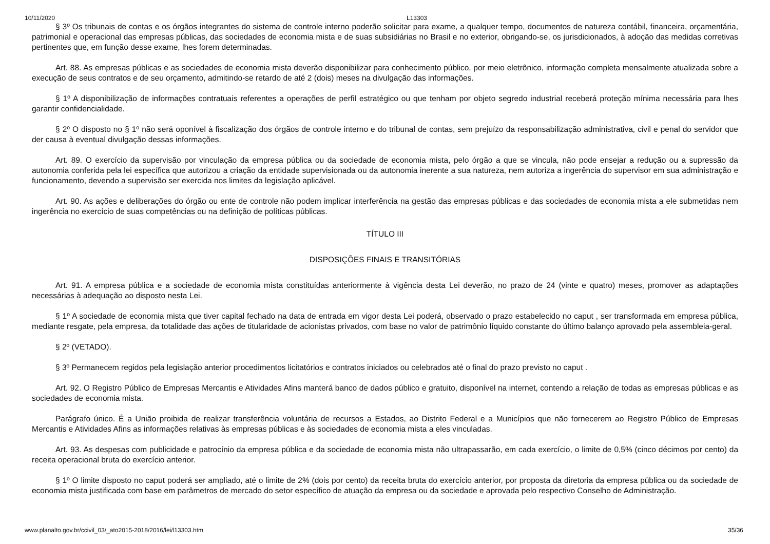10/11/2020 L13303
§ 3º Os tribunais de contas e os órgãos integrantes do sistema de controle interno poderão solicitar para exame, a qualquer tempo, documentos de natureza contábil, financeira, orçamentária, patrimonial e operacional das empresas públicas, das sociedades de economia mista e de suas subsidiárias no Brasil e no exterior, obrigando-se, os jurisdicionados, à adoção das medidas corretivas pertinentes que, em função desse exame, lhes forem determinadas.
Art. 88. As empresas públicas e as sociedades de economia mista deverão disponibilizar para conhecimento público, por meio eletrônico, informação completa mensalmente atualizada sobre a execução de seus contratos e de seu orçamento, admitindo-se retardo de até 2 (dois) meses na divulgação das informações.
§ 1º A disponibilização de informações contratuais referentes a operações de perfil estratégico ou que tenham por objeto segredo industrial receberá proteção mínima necessária para lhes garantir confidencialidade.
§ 2º O disposto no § 1º não será oponível à fiscalização dos órgãos de controle interno e do tribunal de contas, sem prejuízo da responsabilização administrativa, civil e penal do servidor que der causa à eventual divulgação dessas informações.
Art. 89. O exercício da supervisão por vinculação da empresa pública ou da sociedade de economia mista, pelo órgão a que se vincula, não pode ensejar a redução ou a supressão da autonomia conferida pela lei específica que autorizou a criação da entidade supervisionada ou da autonomia inerente a sua natureza, nem autoriza a ingerência do supervisor em sua administração e funcionamento, devendo a supervisão ser exercida nos limites da legislação aplicável.
Art. 90. As ações e deliberações do órgão ou ente de controle não podem implicar interferência na gestão das empresas públicas e das sociedades de economia mista a ele submetidas nem ingerência no exercício de suas competências ou na definição de políticas públicas.
TÍTULO III
DISPOSIÇÕES FINAIS E TRANSITÓRIAS
Art. 91. A empresa pública e a sociedade de economia mista constituídas anteriormente à vigência desta Lei deverão, no prazo de 24 (vinte e quatro) meses, promover as adaptações necessárias à adequação ao disposto nesta Lei.
§ 1º A sociedade de economia mista que tiver capital fechado na data de entrada em vigor desta Lei poderá, observado o prazo estabelecido no caput , ser transformada em empresa pública, mediante resgate, pela empresa, da totalidade das ações de titularidade de acionistas privados, com base no valor de patrimônio líquido constante do último balanço aprovado pela assembleia-geral.
§ 2º (VETADO).
§ 3º Permanecem regidos pela legislação anterior procedimentos licitatórios e contratos iniciados ou celebrados até o final do prazo previsto no caput .
Art. 92. O Registro Público de Empresas Mercantis e Atividades Afins manterá banco de dados público e gratuito, disponível na internet, contendo a relação de todas as empresas públicas e as sociedades de economia mista.
Parágrafo único. É a União proibida de realizar transferência voluntária de recursos a Estados, ao Distrito Federal e a Municípios que não fornecerem ao Registro Público de Empresas Mercantis e Atividades Afins as informações relativas às empresas públicas e às sociedades de economia mista a eles vinculadas.
Art. 93. As despesas com publicidade e patrocínio da empresa pública e da sociedade de economia mista não ultrapassarão, em cada exercício, o limite de 0,5% (cinco décimos por cento) da receita operacional bruta do exercício anterior.
§ 1º O limite disposto no caput poderá ser ampliado, até o limite de 2% (dois por cento) da receita bruta do exercício anterior, por proposta da diretoria da empresa pública ou da sociedade de economia mista justificada com base em parâmetros de mercado do setor específico de atuação da empresa ou da sociedade e aprovada pelo respectivo Conselho de Administração.
www.planalto.gov.br/ccivil_03/_ato2015-2018/2016/lei/l13303.htm 35/36